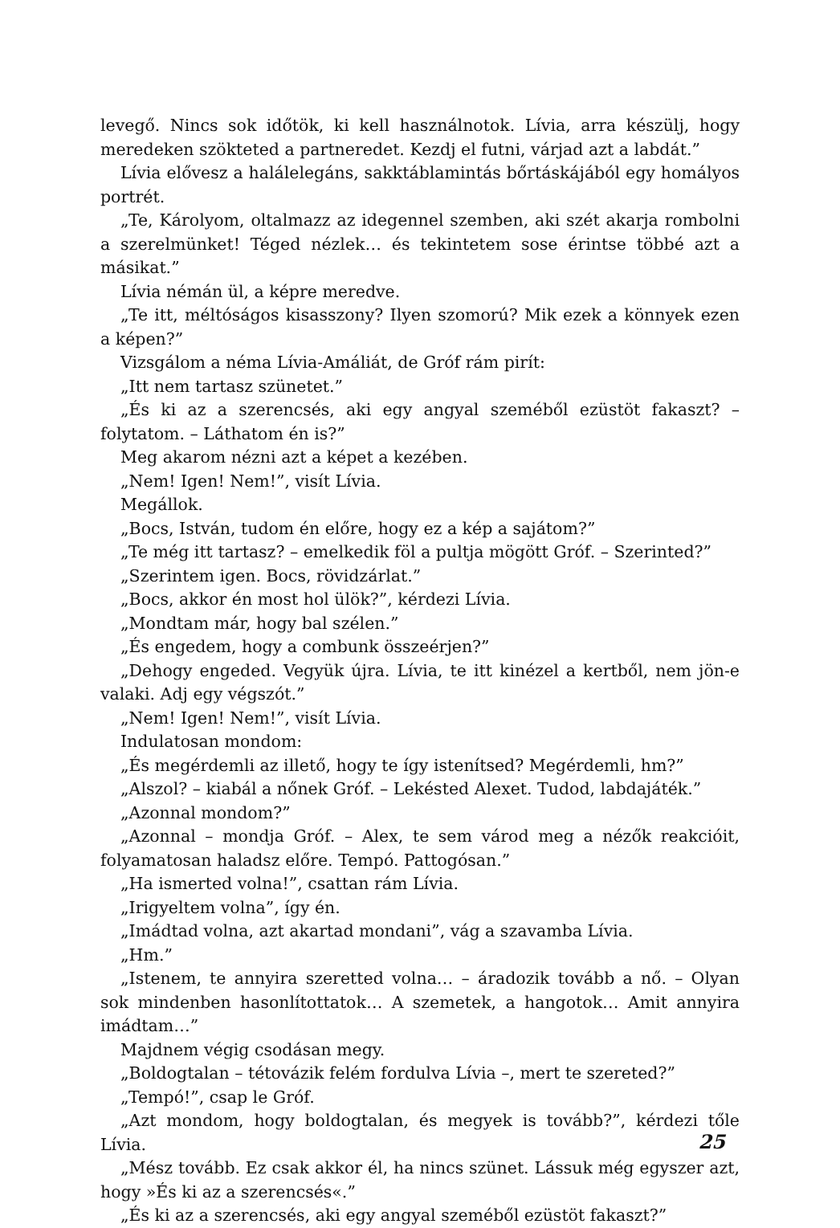levegő. Nincs sok időtök, ki kell használnotok. Lívia, arra készülj, hogy meredeken szökteted a partneredet. Kezdj el futni, várjad azt a labdát.”
Lívia elővesz a halálelegáns, sakktáblamintás bőrtáskájából egy homályos portrét.
„Te, Károlyom, oltalmazz az idegennel szemben, aki szét akarja rombolni a szerelmünket! Téged nézlek… és tekintetem sose érintse többé azt a másikat.”
Lívia némán ül, a képre meredve.
„Te itt, méltóságos kisasszony? Ilyen szomorú? Mik ezek a könnyek ezen a képen?”
Vizsgálom a néma Lívia-Amáliát, de Gróf rám pirít:
„Itt nem tartasz szünetet.”
„És ki az a szerencsés, aki egy angyal szeméből ezüstöt fakaszt? – folytatom. – Láthatom én is?”
Meg akarom nézni azt a képet a kezében.
„Nem! Igen! Nem!”, visít Lívia.
Megállok.
„Bocs, István, tudom én előre, hogy ez a kép a sajátom?”
„Te még itt tartasz? – emelkedik föl a pultja mögött Gróf. – Szerinted?”
„Szerintem igen. Bocs, rövidzárlat.”
„Bocs, akkor én most hol ülök?”, kérdezi Lívia.
„Mondtam már, hogy bal szélen.”
„És engedem, hogy a combunk összeérjen?”
„Dehogy engeded. Vegyük újra. Lívia, te itt kinézel a kertből, nem jön-e valaki. Adj egy végszót.”
„Nem! Igen! Nem!”, visít Lívia.
Indulatosan mondom:
„És megérdemli az illető, hogy te így istenítsed? Megérdemli, hm?”
„Alszol? – kiabál a nőnek Gróf. – Lekésted Alexet. Tudod, labdajáték.”
„Azonnal mondom?”
„Azonnal – mondja Gróf. – Alex, te sem várod meg a nézők reakcióit, folyamatosan haladsz előre. Tempó. Pattogósan.”
„Ha ismerted volna!”, csattan rám Lívia.
„Irigyeltem volna”, így én.
„Imádtad volna, azt akartad mondani”, vág a szavamba Lívia.
„Hm.”
„Istenem, te annyira szeretted volna… – áradozik tovább a nő. – Olyan sok mindenben hasonlítottatok… A szemetek, a hangotok… Amit annyira imádtam…”
Majdnem végig csodásan megy.
„Boldogtalan – tétovázik felém fordulva Lívia –, mert te szereted?”
„Tempó!”, csap le Gróf.
„Azt mondom, hogy boldogtalan, és megyek is tovább?”, kérdezi tőle Lívia.
„Mész tovább. Ez csak akkor él, ha nincs szünet. Lássuk még egyszer azt, hogy »És ki az a szerencsés«.”
„És ki az a szerencsés, aki egy angyal szeméből ezüstöt fakaszt?”
25